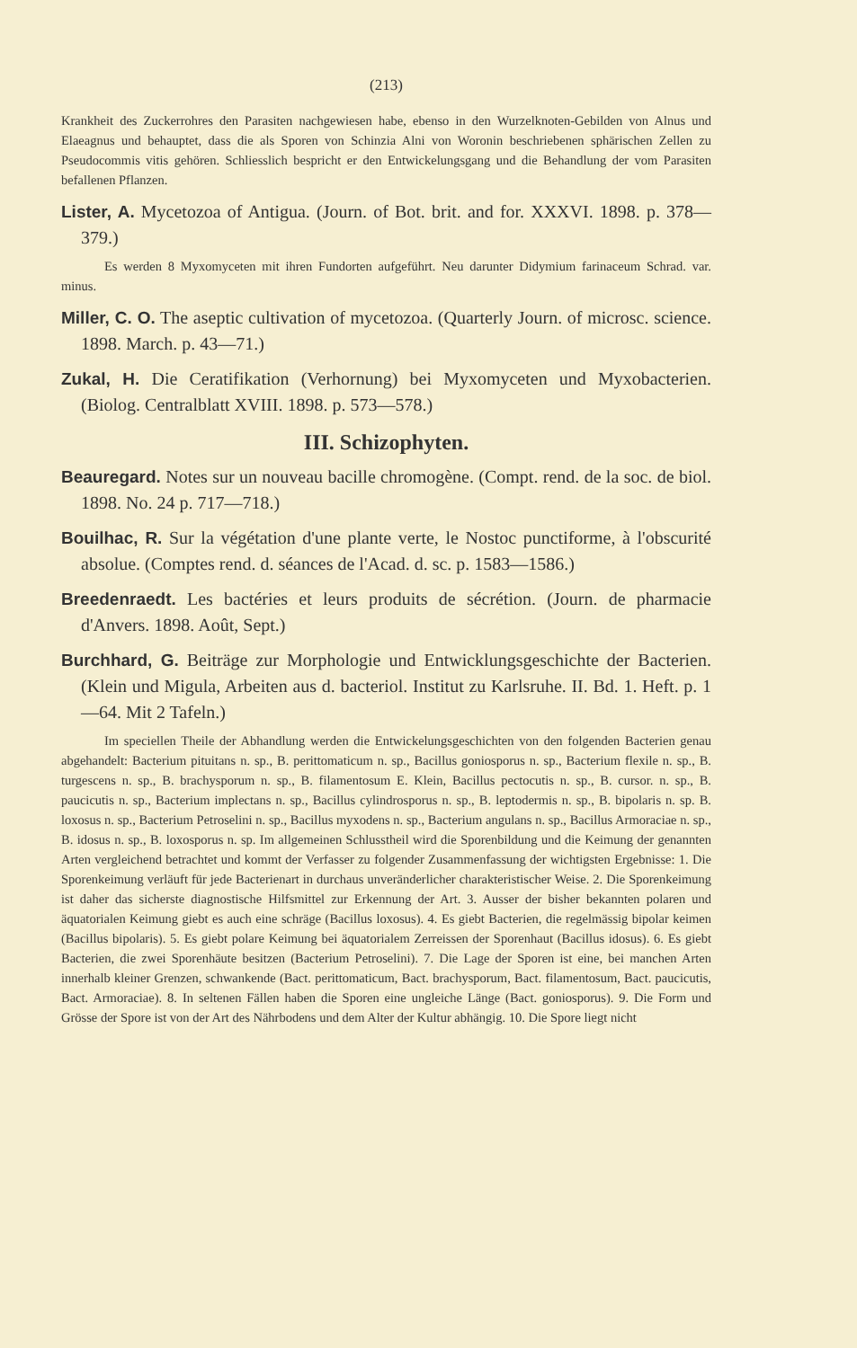(213)
Krankheit des Zuckerrohres den Parasiten nachgewiesen habe, ebenso in den Wurzelknoten-Gebilden von Alnus und Elaeagnus und behauptet, dass die als Sporen von Schinzia Alni von Woronin beschriebenen sphärischen Zellen zu Pseudocommis vitis gehören. Schliesslich bespricht er den Entwickelungsgang und die Behandlung der vom Parasiten befallenen Pflanzen.
Lister, A. Mycetozoa of Antigua. (Journ. of Bot. brit. and for. XXXVI. 1898. p. 378—379.)
Es werden 8 Myxomyceten mit ihren Fundorten aufgeführt. Neu darunter Didymium farinaceum Schrad. var. minus.
Miller, C. O. The aseptic cultivation of mycetozoa. (Quarterly Journ. of microsc. science. 1898. March. p. 43—71.)
Zukal, H. Die Ceratifikation (Verhornung) bei Myxomyceten und Myxobacterien. (Biolog. Centralblatt XVIII. 1898. p. 573—578.)
III. Schizophyten.
Beauregard. Notes sur un nouveau bacille chromogène. (Compt. rend. de la soc. de biol. 1898. No. 24 p. 717—718.)
Bouilhac, R. Sur la végétation d'une plante verte, le Nostoc punctiforme, à l'obscurité absolue. (Comptes rend. d. séances de l'Acad. d. sc. p. 1583—1586.)
Breedenraedt. Les bactéries et leurs produits de sécrétion. (Journ. de pharmacie d'Anvers. 1898. Août, Sept.)
Burchhard, G. Beiträge zur Morphologie und Entwicklungsgeschichte der Bacterien. (Klein und Migula, Arbeiten aus d. bacteriol. Institut zu Karlsruhe. II. Bd. 1. Heft. p. 1—64. Mit 2 Tafeln.)
Im speciellen Theile der Abhandlung werden die Entwickelungsgeschichten von den folgenden Bacterien genau abgehandelt: Bacterium pituitans n. sp., B. perittomaticum n. sp., Bacillus goniosporus n. sp., Bacterium flexile n. sp., B. turgescens n. sp., B. brachysporum n. sp., B. filamentosum E. Klein, Bacillus pectocutis n. sp., B. cursor. n. sp., B. paucicutis n. sp., Bacterium implectans n. sp., Bacillus cylindrosporus n. sp., B. leptodermis n. sp., B. bipolaris n. sp. B. loxosus n. sp., Bacterium Petroselini n. sp., Bacillus myxodens n. sp., Bacterium angulans n. sp., Bacillus Armoraciae n. sp., B. idosus n. sp., B. loxosporus n. sp. Im allgemeinen Schlusstheil wird die Sporenbildung und die Keimung der genannten Arten vergleichend betrachtet und kommt der Verfasser zu folgender Zusammenfassung der wichtigsten Ergebnisse: 1. Die Sporenkeimung verläuft für jede Bacterienart in durchaus unveränderlicher charakteristischer Weise. 2. Die Sporenkeimung ist daher das sicherste diagnostische Hilfsmittel zur Erkennung der Art. 3. Ausser der bisher bekannten polaren und äquatorialen Keimung giebt es auch eine schräge (Bacillus loxosus). 4. Es giebt Bacterien, die regelmässig bipolar keimen (Bacillus bipolaris). 5. Es giebt polare Keimung bei äquatorialem Zerreissen der Sporenhaut (Bacillus idosus). 6. Es giebt Bacterien, die zwei Sporenhäute besitzen (Bacterium Petroselini). 7. Die Lage der Sporen ist eine, bei manchen Arten innerhalb kleiner Grenzen, schwankende (Bact. perittomaticum, Bact. brachysporum, Bact. filamentosum, Bact. paucicutis, Bact. Armoraciae). 8. In seltenen Fällen haben die Sporen eine ungleiche Länge (Bact. goniosporus). 9. Die Form und Grösse der Spore ist von der Art des Nährbodens und dem Alter der Kultur abhängig. 10. Die Spore liegt nicht